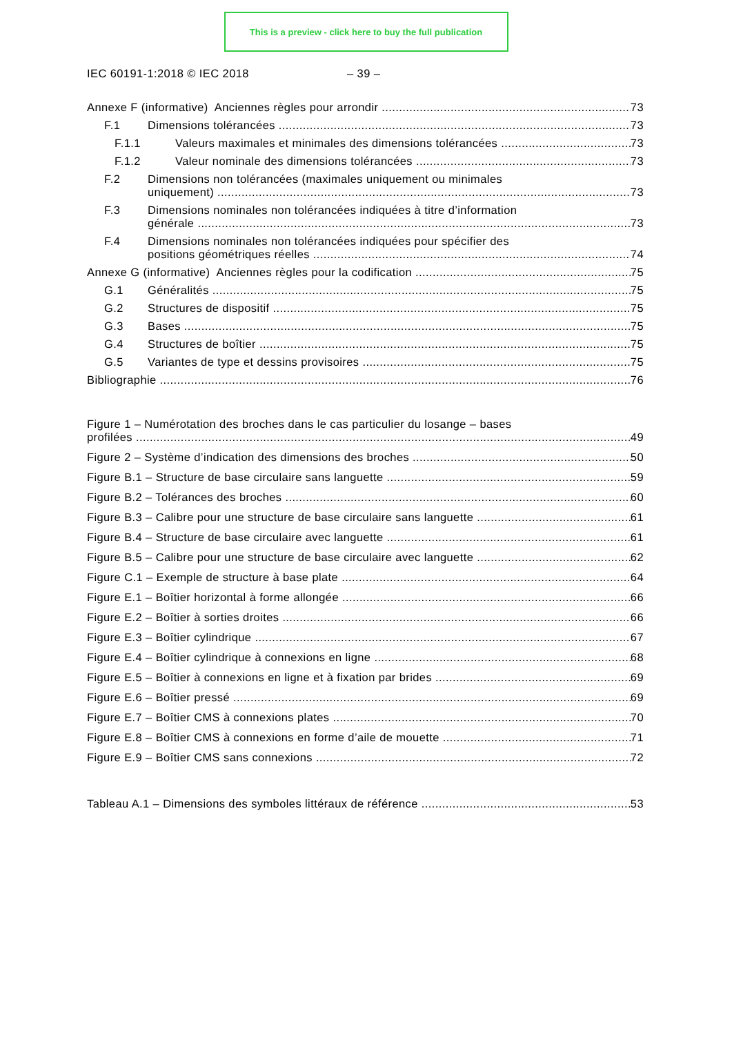This is a preview - click here to buy the full publication
IEC 60191-1:2018 © IEC 2018 – 39 –
Annexe F (informative) Anciennes règles pour arrondir 73
F.1 Dimensions tolérancées 73
F.1.1 Valeurs maximales et minimales des dimensions tolérancées 73
F.1.2 Valeur nominale des dimensions tolérancées 73
F.2 Dimensions non tolérancées (maximales uniquement ou minimales
uniquement) 73
F.3 Dimensions nominales non tolérancées indiquées à titre d’information
générale 73
F.4 Dimensions nominales non tolérancées indiquées pour spécifier des
positions géométriques réelles 74
Annexe G (informative) Anciennes règles pour la codification 75
G.1 Généralités 75
G.2 Structures de dispositif 75
G.3 Bases 75
G.4 Structures de boîtier 75
G.5 Variantes de type et dessins provisoires 75
Bibliographie 76
Figure 1 – Numérotation des broches dans le cas particulier du losange – bases
profilées 49
Figure 2 – Système d’indication des dimensions des broches 50
Figure B.1 – Structure de base circulaire sans languette 59
Figure B.2 – Tolérances des broches 60
Figure B.3 – Calibre pour une structure de base circulaire sans languette 61
Figure B.4 – Structure de base circulaire avec languette 61
Figure B.5 – Calibre pour une structure de base circulaire avec languette 62
Figure C.1 – Exemple de structure à base plate 64
Figure E.1 – Boîtier horizontal à forme allongée 66
Figure E.2 – Boîtier à sorties droites 66
Figure E.3 – Boîtier cylindrique 67
Figure E.4 – Boîtier cylindrique à connexions en ligne 68
Figure E.5 – Boîtier à connexions en ligne et à fixation par brides 69
Figure E.6 – Boîtier pressé 69
Figure E.7 – Boîtier CMS à connexions plates 70
Figure E.8 – Boîtier CMS à connexions en forme d’aile de mouette 71
Figure E.9 – Boîtier CMS sans connexions 72
Tableau A.1 – Dimensions des symboles littéraux de référence 53